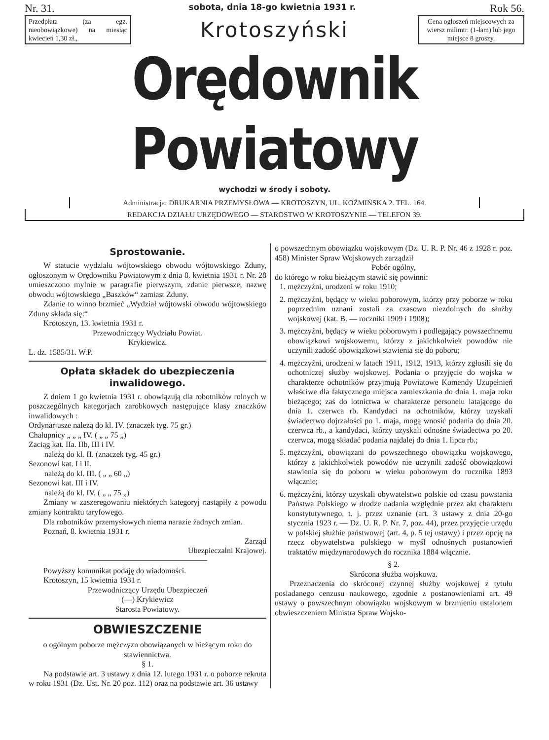Nr. 31. sobota, dnia 18-go kwietnia 1931 r. Rok 56.
Przedpłata (za egz. nieobowiązkowe) na miesiąc kwiecień 1,30 zł.,
Krotoszyński
Cena ogłoszeń miejscowych za wiersz milimtr. (1-łam) lub jego miejsce 8 groszy.
Orędownik Powiatowy
wychodzi w środy i soboty.
Administracja: DRUKARNIA PRZEMYSŁOWA — KROTOSZYN, UL. KOŹMIŃSKA 2. TEL. 164.
REDAKCJA DZIAŁU URZĘDOWEGO — STAROSTWO W KROTOSZYNIE — TELEFON 39.
Sprostowanie.
W statucie wydziału wójtowskiego obwodu wójtowskiego Zduny, ogłoszonym w Orędowniku Powiatowym z dnia 8. kwietnia 1931 r. Nr. 28 umieszczono mylnie w paragrafie pierwszym, zdanie pierwsze, nazwę obwodu wójtowskiego „Baszków“ zamiast Zduny.
Zdanie to winno brzmieć „Wydział wójtowski obwodu wójtowskiego Zduny składa się:“
Krotoszyn, 13. kwietnia 1931 r.
Przewodniczący Wydziału Powiat.
Krykiewicz.
L. dz. 1585/31. W.P.
Opłata składek do ubezpieczenia inwalidowego.
Z dniem 1 go kwietnia 1931 r. obowiązują dla robotników rolnych w poszczególnych kategorjach zarobkowych następujące klasy znaczków inwalidowych :
Ordynarjusze należą do kl. IV. (znaczek tyg. 75 gr.)
Chałupnicy „ „ „ IV. ( „ „ 75 „)
Zaciąg kat. IIa. IIb, III i IV.
należą do kl. II. (znaczek tyg. 45 gr.)
Sezonowi kat. I i II.
należą do kl. III. ( „ „ 60 „)
Sezonowi kat. III i IV.
należą do kl. IV. ( „ „ 75 „)
Zmiany w zaszeregowaniu niektórych kategoryj nastąpiły z powodu zmiany kontraktu taryfowego.
Dla robotników przemysłowych niema narazie żadnych zmian.
Poznań, 8. kwietnia 1931 r.
Zarząd
Ubezpieczalni Krajowej.
Powyższy komunikat podaję do wiadomości.
Krotoszyn, 15 kwietnia 1931 r.
Przewodniczący Urzędu Ubezpieczeń
(—) Krykiewicz
Starosta Powiatowy.
OBWIESZCZENIE
o ogólnym poborze mężczyzn obowiązanych w bieżącym roku do stawiennictwa.
§ 1.
Na podstawie art. 3 ustawy z dnia 12. lutego 1931 r. o poborze rekruta w roku 1931 (Dz. Ust. Nr. 20 poz. 112) oraz na podstawie art. 36 ustawy
o powszechnym obowiązku wojskowym (Dz. U. R. P. Nr. 46 z 1928 r. poz. 458) Minister Spraw Wojskowych zarządził
Pobór ogólny,
do którego w roku bieżącym stawić się powinni:
1. mężczyźni, urodzeni w roku 1910;
2. mężczyźni, będący w wieku poborowym, którzy przy poborze w roku poprzednim uznani zostali za czasowo niezdolnych do służby wojskowej (kat. B. — roczniki 1909 i 1908);
3. mężczyźni, będący w wieku poborowym i podlegający powszechnemu obowiązkowi wojskowemu, którzy z jakichkolwiek powodów nie uczynili zadość obowiązkowi stawienia się do poboru;
4. mężczyźni, urodzeni w latach 1911, 1912, 1913, którzy zgłosili się do ochotniczej służby wojskowej. Podania o przyjęcie do wojska w charakterze ochotników przyjmują Powiatowe Komendy Uzupełnień właściwe dla faktycznego miejsca zamieszkania do dnia 1. maja roku bieżącego; zaś do lotnictwa w charakterze personelu latającego do dnia 1. czerwca rb. Kandydaci na ochotników, którzy uzyskali świadectwo dojrzałości po 1. maja, mogą wnosić podania do dnia 20. czerwca rb., a kandydaci, którzy uzyskali odnośne świadectwa po 20. czerwca, mogą składać podania najdalej do dnia 1. lipca rb.;
5. mężczyźni, obowiązani do powszechnego obowiązku wojskowego, którzy z jakichkolwiek powodów nie uczynili zadość obowiązkowi stawienia się do poboru w wieku poborowym do rocznika 1893 włącznie;
6. mężczyźni, którzy uzyskali obywatelstwo polskie od czasu powstania Państwa Polskiego w drodze nadania względnie przez akt charakteru konstytutywnego, t. j. przez uznanie (art. 3 ustawy z dnia 20-go stycznia 1923 r. — Dz. U. R. P. Nr. 7, poz. 44), przez przyjęcie urzędu w polskiej służbie państwowej (art. 4, p. 5 tej ustawy) i przez opcję na rzecz obywatelstwa polskiego w myśl odnośnych postanowień traktatów międzynarodowych do rocznika 1884 włącznie.
§ 2.
Skrócona służba wojskowa.
Przeznaczenia do skróconej czynnej służby wojskowej z tytułu posiadanego cenzusu naukowego, zgodnie z postanowieniami art. 49 ustawy o powszechnym obowiązku wojskowym w brzmieniu ustalonem obwieszczeniem Ministra Spraw Wojsko-